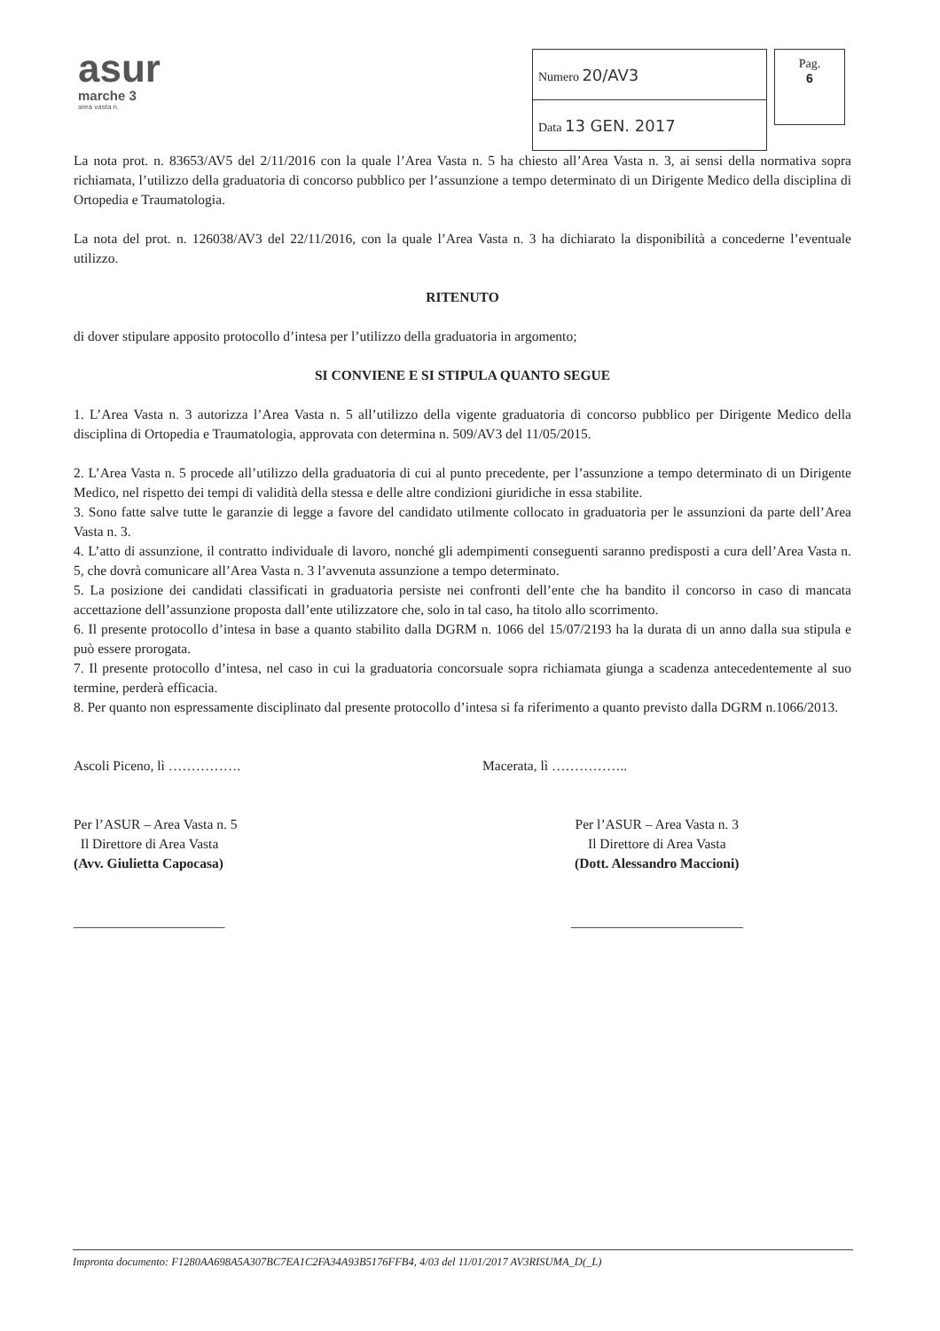asur
marche 3
area vasta n.
| Numero 20/AV3 |
| Data 13 GEN. 2017 |
Pag.
6
La nota prot. n. 83653/AV5 del 2/11/2016 con la quale l’Area Vasta n. 5 ha chiesto all’Area Vasta n. 3, ai sensi della normativa sopra richiamata, l’utilizzo della graduatoria di concorso pubblico per l’assunzione a tempo determinato di un Dirigente Medico della disciplina di Ortopedia e Traumatologia.
La nota del prot. n. 126038/AV3 del 22/11/2016, con la quale l’Area Vasta n. 3 ha dichiarato la disponibilità a concederne l’eventuale utilizzo.
RITENUTO
di dover stipulare apposito protocollo d’intesa per l’utilizzo della graduatoria in argomento;
SI CONVIENE E SI STIPULA QUANTO SEGUE
1. L’Area Vasta n. 3 autorizza l’Area Vasta n. 5 all’utilizzo della vigente graduatoria di concorso pubblico per Dirigente Medico della disciplina di Ortopedia e Traumatologia, approvata con determina n. 509/AV3 del 11/05/2015.
2. L’Area Vasta n. 5 procede all’utilizzo della graduatoria di cui al punto precedente, per l’assunzione a tempo determinato di un Dirigente Medico, nel rispetto dei tempi di validità della stessa e delle altre condizioni giuridiche in essa stabilite.
3. Sono fatte salve tutte le garanzie di legge a favore del candidato utilmente collocato in graduatoria per le assunzioni da parte dell’Area Vasta n. 3.
4. L’atto di assunzione, il contratto individuale di lavoro, nonché gli adempimenti conseguenti saranno predisposti a cura dell’Area Vasta n. 5, che dovrà comunicare all’Area Vasta n. 3 l’avvenuta assunzione a tempo determinato.
5. La posizione dei candidati classificati in graduatoria persiste nei confronti dell’ente che ha bandito il concorso in caso di mancata accettazione dell’assunzione proposta dall’ente utilizzatore che, solo in tal caso, ha titolo allo scorrimento.
6. Il presente protocollo d’intesa in base a quanto stabilito dalla DGRM n. 1066 del 15/07/2193 ha la durata di un anno dalla sua stipula e può essere prorogata.
7. Il presente protocollo d’intesa, nel caso in cui la graduatoria concorsuale sopra richiamata giunga a scadenza antecedentemente al suo termine, perderà efficacia.
8. Per quanto non espressamente disciplinato dal presente protocollo d’intesa si fa riferimento a quanto previsto dalla DGRM n.1066/2013.
Ascoli Piceno, lì ……………. Macerata, lì ……………..
Per l’ASUR – Area Vasta n. 5
Il Direttore di Area Vasta
(Avv. Giulietta Capocasa)
______________________
Per l’ASUR – Area Vasta n. 3
Il Direttore di Area Vasta
(Dott. Alessandro Maccioni)
_________________________
Impronta documento: F1280AA698A5A307BC7EA1C2FA34A93B5176FFB4, 4/03 del 11/01/2017 AV3RISUMA_D(_L)